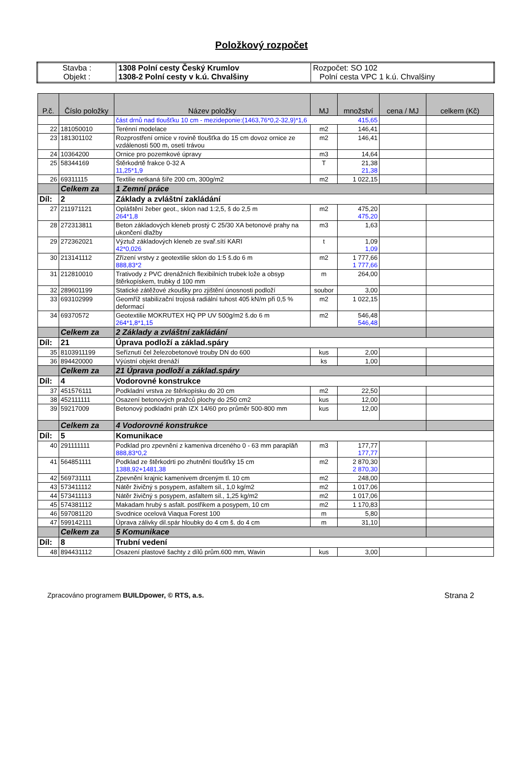Položkový rozpočet
| Stavba : Objekt : | 1308 Polní cesty Český Krumlov 1308-2 Polní cesty v k.ú. Chvalšiny | Rozpočet: SO 102 Polní cesta VPC 1 k.ú. Chvalšiny |
| P.č. | Číslo položky | Název položky | MJ | množství | cena / MJ | celkem (Kč) |
| --- | --- | --- | --- | --- | --- | --- |
| | | část drnů nad tloušťku 10 cm - mezideponie:(1463,76*0,2-32,9)*1,6 415,65 | | | | |
| 22 | 181050010 | Terénní modelace | m2 | 146,41 | | |
| 23 | 181301102 | Rozprostření ornice v rovině tloušťka do 15 cm dovoz ornice ze vzdálenosti 500 m, osetí trávou | m2 | 146,41 | | |
| 24 | 10364200 | Ornice pro pozemkové úpravy | m3 | 14,64 | | |
| 25 | 58344169 | Štěrkodrtě frakce 0-32 A 11,25*1,9 | T | 21,38 21,38 | | |
| 26 | 69311115 | Textilie netkaná šíře 200 cm, 300g/m2 | m2 | 1 022,15 | | |
| | Celkem za | 1 Zemní práce | | | | |
| Díl: | 2 | Základy a zvláštní zakládání | | | | |
| 27 | 211971121 | Opláštění žeber geot., sklon nad 1:2,5, š do 2,5 m 264*1,8 | m2 | 475,20 475,20 | | |
| 28 | 272313811 | Beton základových kleneb prostý C 25/30 XA betonové prahy na ukončení dlažby | m3 | 1,63 | | |
| 29 | 272362021 | Výztuž základových kleneb ze svař.sítí KARI 42*0,026 | t | 1,09 1,09 | | |
| 30 | 213141112 | Zřízení vrstvy z geotextilie sklon do 1:5 š.do 6 m 888,83*2 | m2 | 1 777,66 1 777,66 | | |
| 31 | 212810010 | Trativody z PVC drenážních flexibilních trubek lože a obsyp štěrkopískem, trubky d 100 mm | m | 264,00 | | |
| 32 | 289601199 | Statické zátěžové zkoušky pro zjištění únosnosti podloží | soubor | 3,00 | | |
| 33 | 693102999 | Geomříž stabilizační trojosá radiální tuhost 405 kN/m při 0,5 % deformací | m2 | 1 022,15 | | |
| 34 | 69370572 | Geotextilie MOKRUTEX HQ PP UV 500g/m2 š.do 6 m 264*1,8*1,15 | m2 | 546,48 546,48 | | |
| | Celkem za | 2 Základy a zvláštní zakládání | | | | |
| Díl: | 21 | Úprava podloží a základ.spáry | | | | |
| 35 | 8103911199 | Seříznutí čel železobetonové trouby DN do 600 | kus | 2,00 | | |
| 36 | 894420000 | Výústní objekt drenáží | ks | 1,00 | | |
| | Celkem za | 21 Úprava podloží a základ.spáry | | | | |
| Díl: | 4 | Vodorovné konstrukce | | | | |
| 37 | 451576111 | Podkladní vrstva ze štěrkopísku do 20 cm | m2 | 22,50 | | |
| 38 | 452111111 | Osazení betonových pražců plochy do 250 cm2 | kus | 12,00 | | |
| 39 | 59217009 | Betonový podkladní práh IZX 14/60 pro průměr 500-800 mm | kus | 12,00 | | |
| | Celkem za | 4 Vodorovné konstrukce | | | | |
| Díl: | 5 | Komunikace | | | | |
| 40 | 291111111 | Podklad pro zpevnění z kameniva drceného 0 - 63 mm paraplăň 888,83*0,2 | m3 | 177,77 177,77 | | |
| 41 | 564851111 | Podklad ze štěrkodrti po zhutnění tloušťky 15 cm 1388,92+1481,38 | m2 | 2 870,30 2 870,30 | | |
| 42 | 569731111 | Zpevnění krajnic kamenivem drceným tl. 10 cm | m2 | 248,00 | | |
| 43 | 573411112 | Nátěr živičný s posypem, asfaltem sil., 1,0 kg/m2 | m2 | 1 017,06 | | |
| 44 | 573411113 | Nátěr živičný s posypem, asfaltem sil., 1,25 kg/m2 | m2 | 1 017,06 | | |
| 45 | 574381112 | Makadam hrubý s asfalt. postřikem a posypem, 10 cm | m2 | 1 170,83 | | |
| 46 | 597081120 | Svodnice ocelová Viaqua Forest 100 | m | 5,80 | | |
| 47 | 599142111 | Úprava zálivky dil.spár hloubky do 4 cm š. do 4 cm | m | 31,10 | | |
| | Celkem za | 5 Komunikace | | | | |
| Díl: | 8 | Trubní vedení | | | | |
| 48 | 894431112 | Osazení plastové šachty z dílů prům.600 mm, Wavin | kus | 3,00 | | |
Zpracováno programem BUILDpower, © RTS, a.s. Strana 2